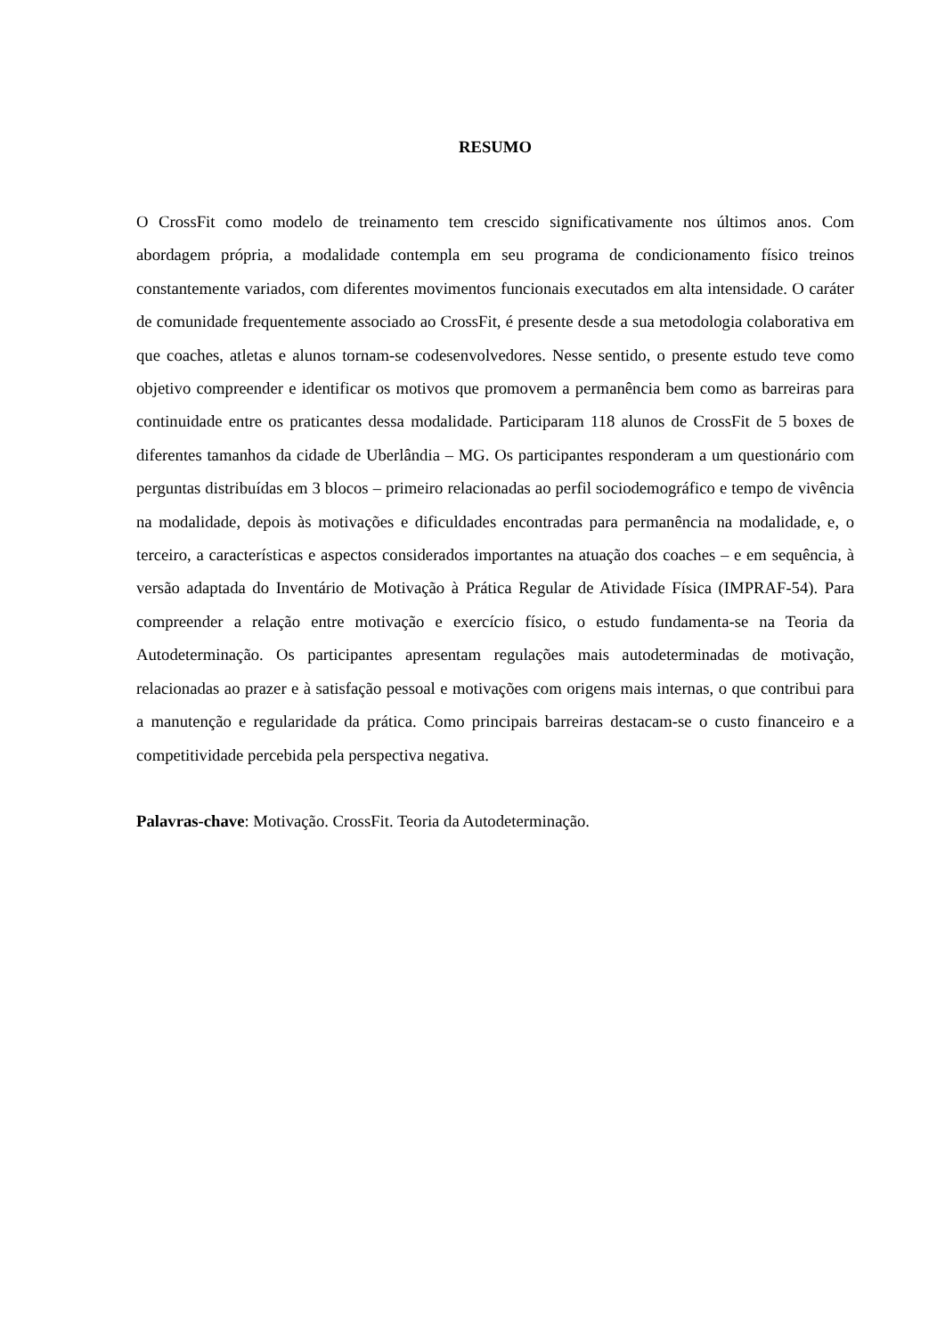RESUMO
O CrossFit como modelo de treinamento tem crescido significativamente nos últimos anos. Com abordagem própria, a modalidade contempla em seu programa de condicionamento físico treinos constantemente variados, com diferentes movimentos funcionais executados em alta intensidade. O caráter de comunidade frequentemente associado ao CrossFit, é presente desde a sua metodologia colaborativa em que coaches, atletas e alunos tornam-se codesenvolvedores. Nesse sentido, o presente estudo teve como objetivo compreender e identificar os motivos que promovem a permanência bem como as barreiras para continuidade entre os praticantes dessa modalidade. Participaram 118 alunos de CrossFit de 5 boxes de diferentes tamanhos da cidade de Uberlândia – MG. Os participantes responderam a um questionário com perguntas distribuídas em 3 blocos – primeiro relacionadas ao perfil sociodemográfico e tempo de vivência na modalidade, depois às motivações e dificuldades encontradas para permanência na modalidade, e, o terceiro, a características e aspectos considerados importantes na atuação dos coaches – e em sequência, à versão adaptada do Inventário de Motivação à Prática Regular de Atividade Física (IMPRAF-54). Para compreender a relação entre motivação e exercício físico, o estudo fundamenta-se na Teoria da Autodeterminação. Os participantes apresentam regulações mais autodeterminadas de motivação, relacionadas ao prazer e à satisfação pessoal e motivações com origens mais internas, o que contribui para a manutenção e regularidade da prática. Como principais barreiras destacam-se o custo financeiro e a competitividade percebida pela perspectiva negativa.
Palavras-chave: Motivação. CrossFit. Teoria da Autodeterminação.